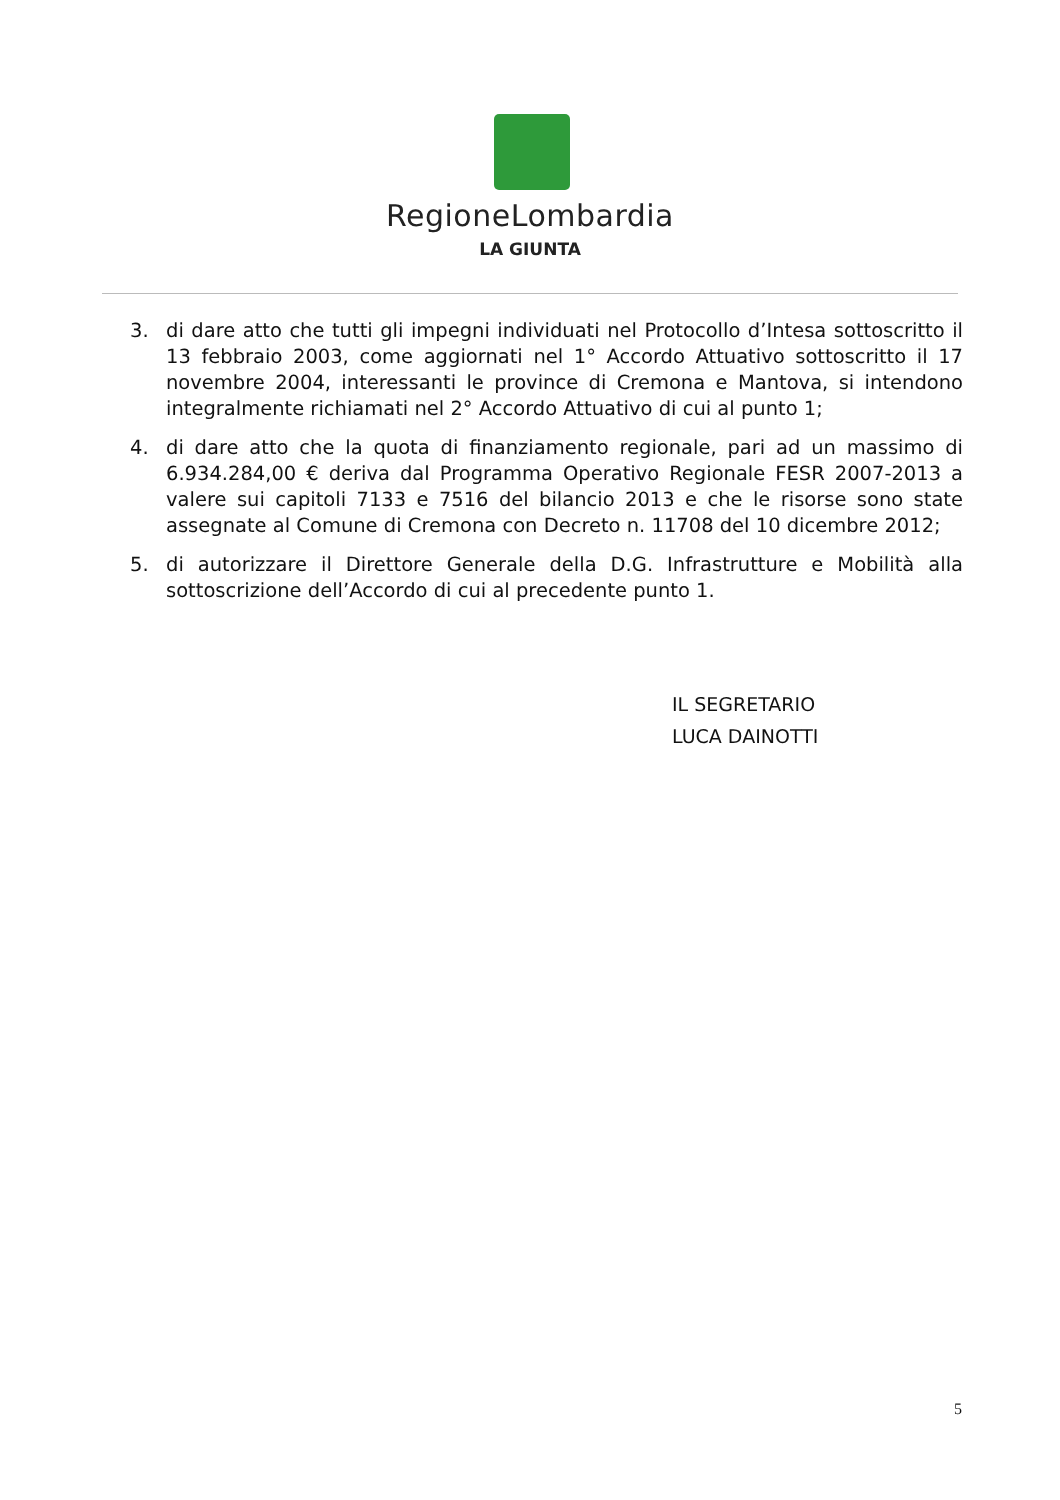RegioneLombardia
LA GIUNTA
3. di dare atto che tutti gli impegni individuati nel Protocollo d’Intesa sottoscritto il 13 febbraio 2003, come aggiornati nel 1° Accordo Attuativo sottoscritto il 17 novembre 2004, interessanti le province di Cremona e Mantova, si intendono integralmente richiamati nel 2° Accordo Attuativo di cui al punto 1;
4. di dare atto che la quota di finanziamento regionale, pari ad un massimo di 6.934.284,00 € deriva dal Programma Operativo Regionale FESR 2007-2013 a valere sui capitoli 7133 e 7516 del bilancio 2013 e che le risorse sono state assegnate al Comune di Cremona con Decreto n. 11708 del 10 dicembre 2012;
5. di autorizzare il Direttore Generale della D.G. Infrastrutture e Mobilità alla sottoscrizione dell’Accordo di cui al precedente punto 1.
IL SEGRETARIO
LUCA DAINOTTI
5